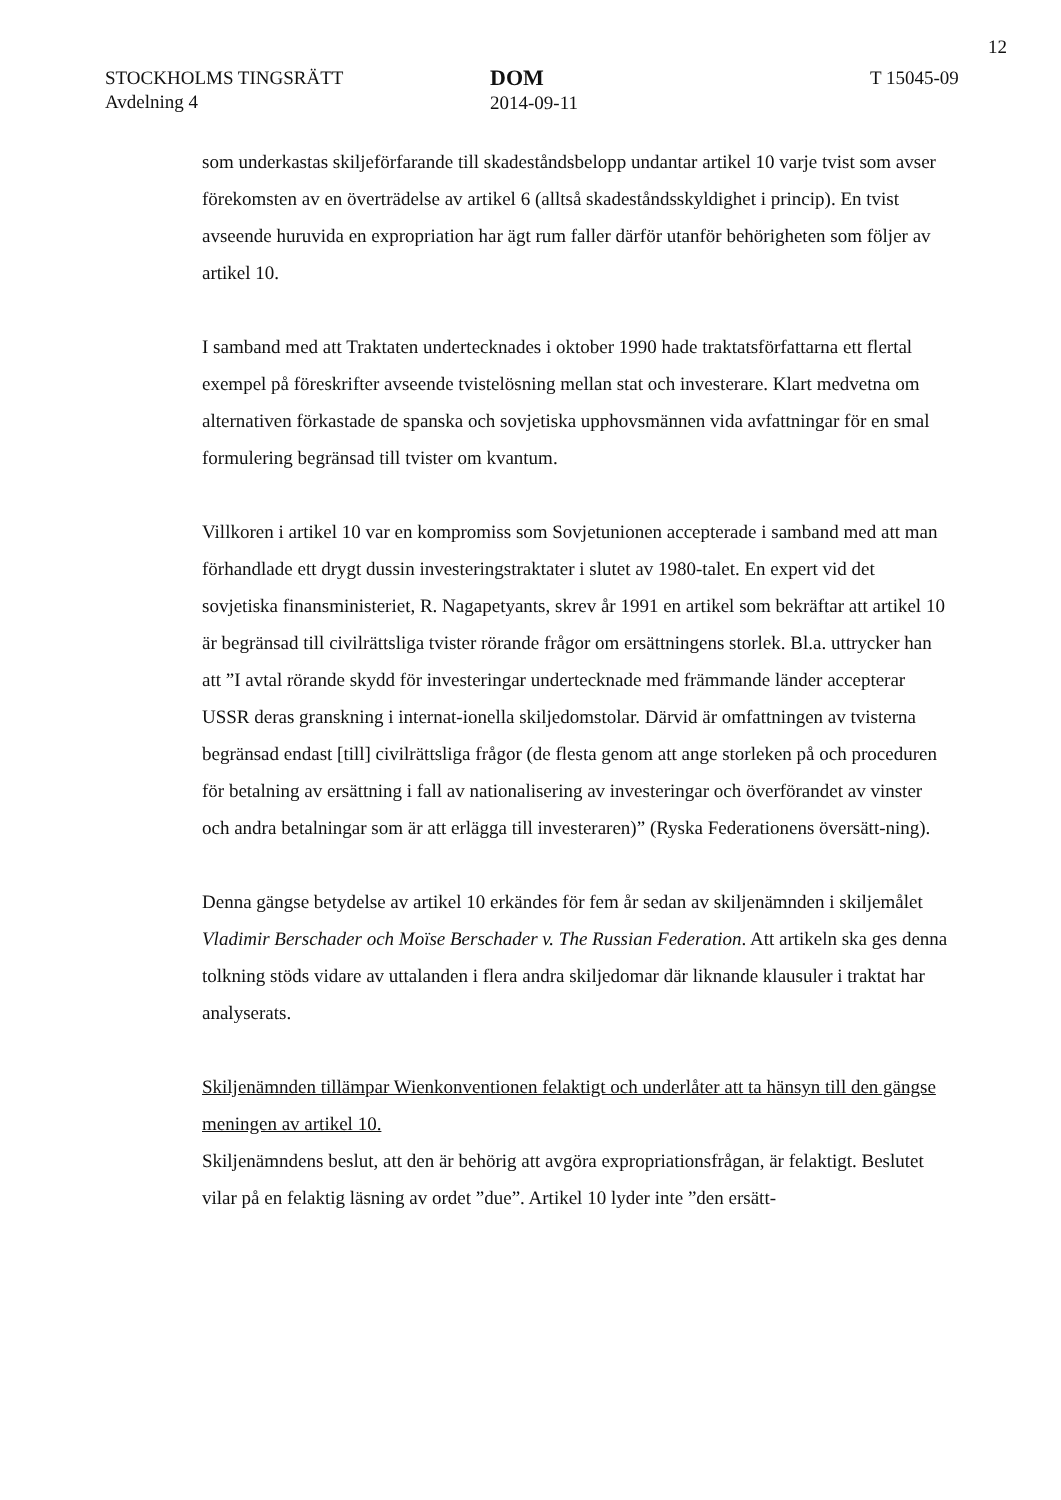12
STOCKHOLMS TINGSRÄTT
Avdelning 4
DOM
2014-09-11
T 15045-09
som underkastas skiljeförfarande till skadeståndsbelopp undantar artikel 10 varje tvist som avser förekomsten av en överträdelse av artikel 6 (alltså skadeståndsskyldighet i princip). En tvist avseende huruvida en expropriation har ägt rum faller därför utanför behörigheten som följer av artikel 10.
I samband med att Traktaten undertecknades i oktober 1990 hade traktatsförfattarna ett flertal exempel på föreskrifter avseende tvistelösning mellan stat och investerare. Klart medvetna om alternativen förkastade de spanska och sovjetiska upphovsmännen vida avfattningar för en smal formulering begränsad till tvister om kvantum.
Villkoren i artikel 10 var en kompromiss som Sovjetunionen accepterade i samband med att man förhandlade ett drygt dussin investeringstraktater i slutet av 1980-talet. En expert vid det sovjetiska finansministeriet, R. Nagapetyants, skrev år 1991 en artikel som bekräftar att artikel 10 är begränsad till civilrättsliga tvister rörande frågor om ersättningens storlek. Bl.a. uttrycker han att ”I avtal rörande skydd för investeringar undertecknade med främmande länder accepterar USSR deras granskning i internat-ionella skiljedomstolar. Därvid är omfattningen av tvisterna begränsad endast [till] civilrättsliga frågor (de flesta genom att ange storleken på och proceduren för betalning av ersättning i fall av nationalisering av investeringar och överförandet av vinster och andra betalningar som är att erlägga till investeraren)” (Ryska Federationens översätt-ning).
Denna gängse betydelse av artikel 10 erkändes för fem år sedan av skiljenämnden i skiljemålet Vladimir Berschader och Moïse Berschader v. The Russian Federation. Att artikeln ska ges denna tolkning stöds vidare av uttalanden i flera andra skiljedomar där liknande klausuler i traktat har analyserats.
Skiljenämnden tillämpar Wienkonventionen felaktigt och underlåter att ta hänsyn till den gängse meningen av artikel 10.
Skiljenämndens beslut, att den är behörig att avgöra expropriationsfrågan, är felaktigt. Beslutet vilar på en felaktig läsning av ordet ”due”. Artikel 10 lyder inte ”den ersätt-